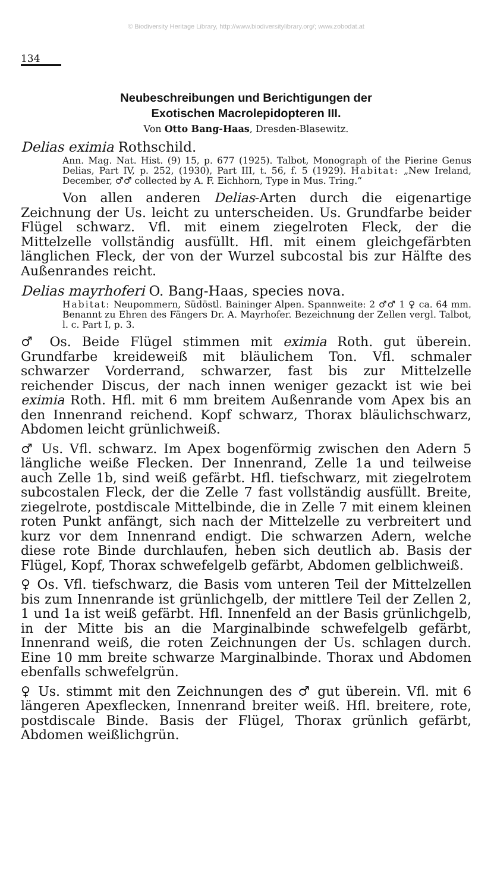© Biodiversity Heritage Library, http://www.biodiversitylibrary.org/; www.zobodat.at
134
Neubeschreibungen und Berichtigungen der
Exotischen Macrolepidopteren III.
Von Otto Bang-Haas, Dresden-Blasewitz.
Delias eximia Rothschild.
Ann. Mag. Nat. Hist. (9) 15, p. 677 (1925). Talbot, Monograph of the Pierine Genus Delias, Part IV, p. 252, (1930), Part III, t. 56, f. 5 (1929). Habitat: „New Ireland, December, ♂♂ collected by A. F. Eichhorn, Type in Mus. Tring.“
Von allen anderen Delias-Arten durch die eigenartige Zeichnung der Us. leicht zu unterscheiden. Us. Grundfarbe beider Flügel schwarz. Vfl. mit einem ziegelroten Fleck, der die Mittelzelle vollständig ausfüllt. Hfl. mit einem gleichgefärbten länglichen Fleck, der von der Wurzel subcostal bis zur Hälfte des Außenrandes reicht.
Delias mayrhoferi O. Bang-Haas, species nova.
Habitat: Neupommern, Südöstl. Baininger Alpen. Spannweite: 2 ♂♂ 1 ♀ ca. 64 mm. Benannt zu Ehren des Fängers Dr. A. Mayrhofer. Bezeichnung der Zellen vergl. Talbot, l. c. Part I, p. 3.
♂ Os. Beide Flügel stimmen mit eximia Roth. gut überein. Grundfarbe kreideweiß mit bläulichem Ton. Vfl. schmaler schwarzer Vorderrand, schwarzer, fast bis zur Mittelzelle reichender Discus, der nach innen weniger gezackt ist wie bei eximia Roth. Hfl. mit 6 mm breitem Außenrande vom Apex bis an den Innenrand reichend. Kopf schwarz, Thorax bläulichschwarz, Abdomen leicht grünlichweiß.
♂ Us. Vfl. schwarz. Im Apex bogenförmig zwischen den Adern 5 längliche weiße Flecken. Der Innenrand, Zelle 1a und teilweise auch Zelle 1b, sind weiß gefärbt. Hfl. tiefschwarz, mit ziegelrotem subcostalen Fleck, der die Zelle 7 fast vollständig ausfüllt. Breite, ziegelrote, postdiscale Mittelbinde, die in Zelle 7 mit einem kleinen roten Punkt anfängt, sich nach der Mittelzelle zu verbreitert und kurz vor dem Innenrand endigt. Die schwarzen Adern, welche diese rote Binde durchlaufen, heben sich deutlich ab. Basis der Flügel, Kopf, Thorax schwefelgelb gefärbt, Abdomen gelblichweiß.
♀ Os. Vfl. tiefschwarz, die Basis vom unteren Teil der Mittelzellen bis zum Innenrande ist grünlichgelb, der mittlere Teil der Zellen 2, 1 und 1a ist weiß gefärbt. Hfl. Innenfeld an der Basis grünlichgelb, in der Mitte bis an die Marginalbinde schwefelgelb gefärbt, Innenrand weiß, die roten Zeichnungen der Us. schlagen durch. Eine 10 mm breite schwarze Marginalbinde. Thorax und Abdomen ebenfalls schwefelgrün.
♀ Us. stimmt mit den Zeichnungen des ♂ gut überein. Vfl. mit 6 längeren Apexflecken, Innenrand breiter weiß. Hfl. breitere, rote, postdiscale Binde. Basis der Flügel, Thorax grünlich gefärbt, Abdomen weißlichgrün.